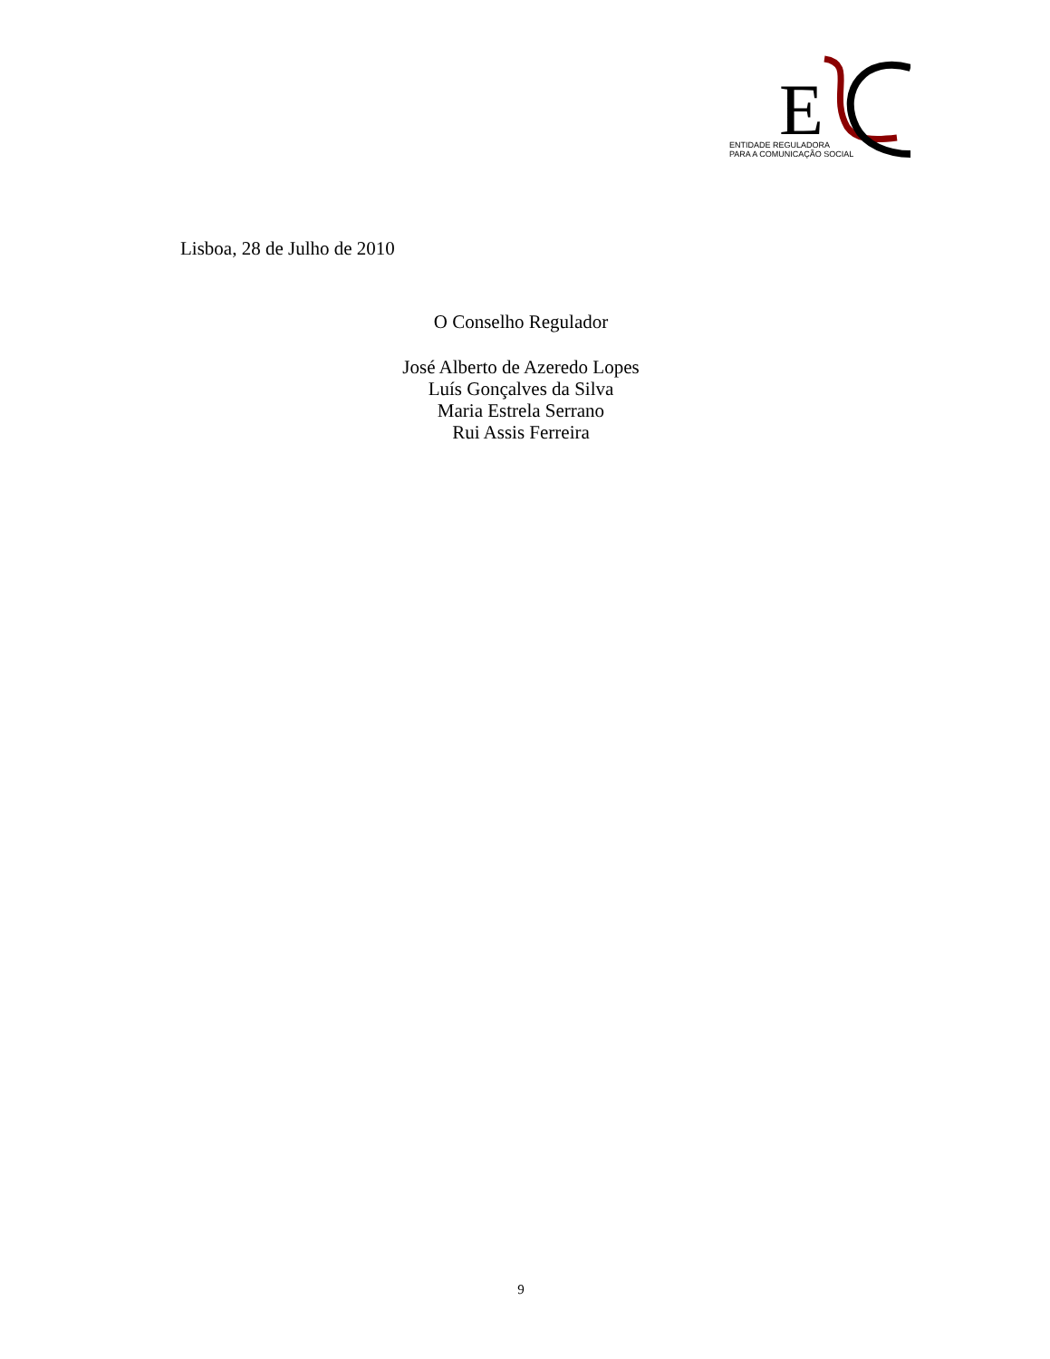E
ENTIDADE REGULADORA
PARA A COMUNICAÇÃO SOCIAL
Lisboa, 28 de Julho de 2010
O Conselho Regulador
José Alberto de Azeredo Lopes
Luís Gonçalves da Silva
Maria Estrela Serrano
Rui Assis Ferreira
9